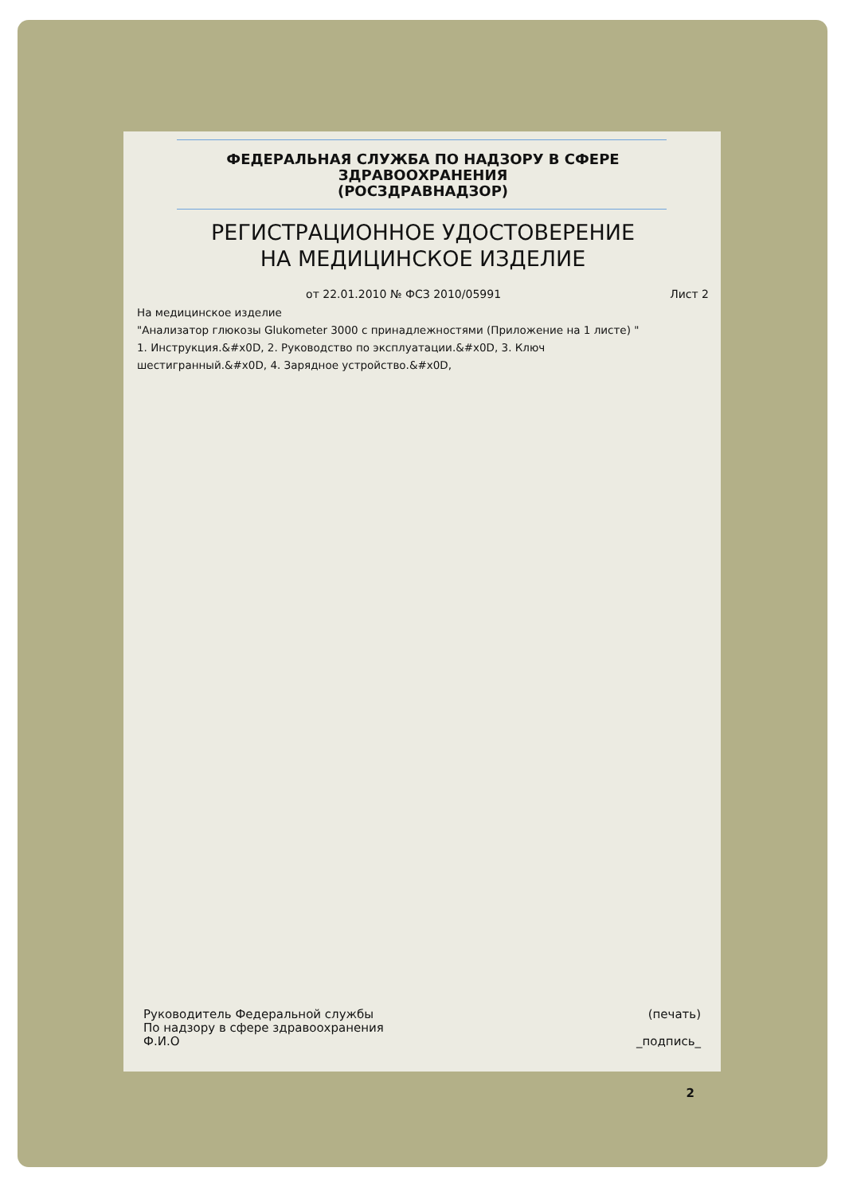ФЕДЕРАЛЬНАЯ СЛУЖБА ПО НАДЗОРУ В СФЕРЕ
ЗДРАВООХРАНЕНИЯ
(РОСЗДРАВНАДЗОР)
РЕГИСТРАЦИОННОЕ УДОСТОВЕРЕНИЕ
НА МЕДИЦИНСКОЕ ИЗДЕЛИЕ
от 22.01.2010 № ФСЗ 2010/05991 Лист 2
На медицинское изделие
"Анализатор глюкозы Glukometer 3000 с принадлежностями (Приложение на 1 листе) "
1. Инструкция.&#x0D, 2. Руководство по эксплуатации.&#x0D, 3. Ключ
шестигранный.&#x0D, 4. Зарядное устройство.&#x0D,
Руководитель Федеральной службы
По надзору в сфере здравоохранения
Ф.И.О
(печать)
_подпись_
2